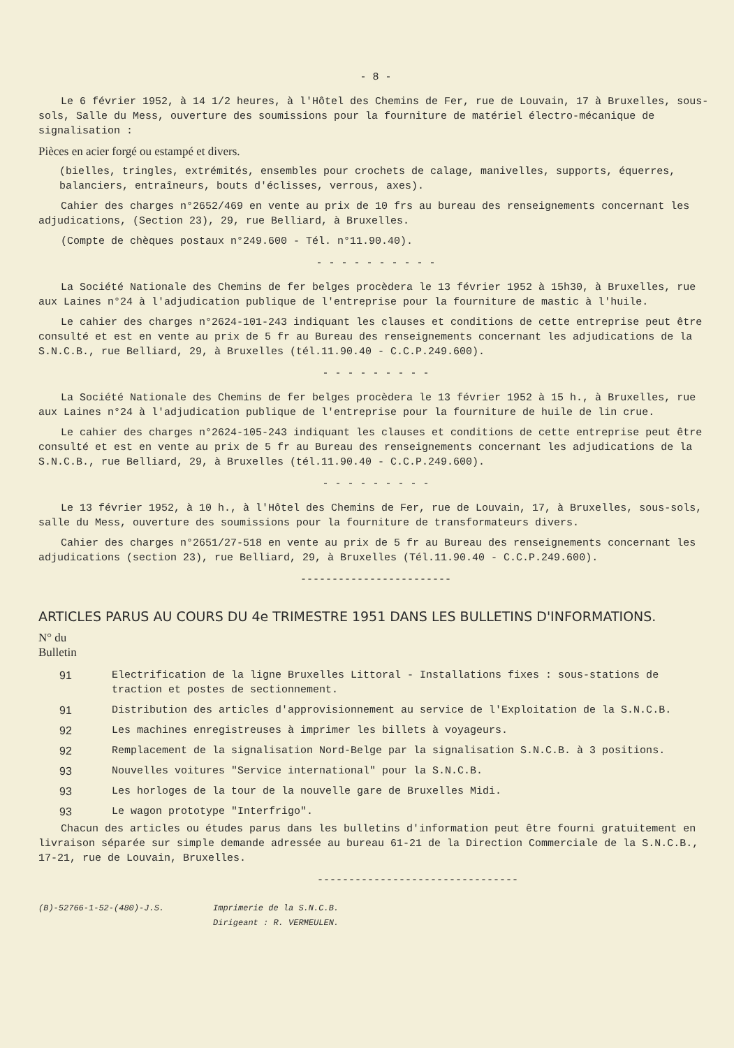- 8 -
Le 6 février 1952, à 14 1/2 heures, à l'Hôtel des Chemins de Fer, rue de Louvain, 17 à Bruxelles, sous-sols, Salle du Mess, ouverture des soumissions pour la fourniture de matériel électro-mécanique de signalisation :
Pièces en acier forgé ou estampé et divers.
(bielles, tringles, extrémités, ensembles pour crochets de calage, manivelles, supports, équerres, balanciers, entraîneurs, bouts d'éclisses, verrous, axes).
Cahier des charges n°2652/469 en vente au prix de 10 frs au bureau des renseignements concernant les adjudications, (Section 23), 29, rue Belliard, à Bruxelles.
(Compte de chèques postaux n°249.600 - Tél. n°11.90.40).
- - - - - - - - - -
La Société Nationale des Chemins de fer belges procèdera le 13 février 1952 à 15h30, à Bruxelles, rue aux Laines n°24 à l'adjudication publique de l'entreprise pour la fourniture de mastic à l'huile.
Le cahier des charges n°2624-101-243 indiquant les clauses et conditions de cette entreprise peut être consulté et est en vente au prix de 5 fr au Bureau des renseignements concernant les adjudications de la S.N.C.B., rue Belliard, 29, à Bruxelles (tél.11.90.40 - C.C.P.249.600).
- - - - - - - - -
La Société Nationale des Chemins de fer belges procèdera le 13 février 1952 à 15 h., à Bruxelles, rue aux Laines n°24 à l'adjudication publique de l'entreprise pour la fourniture de huile de lin crue.
Le cahier des charges n°2624-105-243 indiquant les clauses et conditions de cette entreprise peut être consulté et est en vente au prix de 5 fr au Bureau des renseignements concernant les adjudications de la S.N.C.B., rue Belliard, 29, à Bruxelles (tél.11.90.40 - C.C.P.249.600).
- - - - - - - - -
Le 13 février 1952, à 10 h., à l'Hôtel des Chemins de Fer, rue de Louvain, 17, à Bruxelles, sous-sols, salle du Mess, ouverture des soumissions pour la fourniture de transformateurs divers.
Cahier des charges n°2651/27-518 en vente au prix de 5 fr au Bureau des renseignements concernant les adjudications (section 23), rue Belliard, 29, à Bruxelles (Tél.11.90.40 - C.C.P.249.600).
------------------------
ARTICLES PARUS AU COURS DU 4e TRIMESTRE 1951 DANS LES BULLETINS D'INFORMATIONS.
N° du
Bulletin
| 91 | Electrification de la ligne Bruxelles Littoral - Installations fixes : sous-stations de traction et postes de sectionnement. |
| 91 | Distribution des articles d'approvisionnement au service de l'Exploitation de la S.N.C.B. |
| 92 | Les machines enregistreuses à imprimer les billets à voyageurs. |
| 92 | Remplacement de la signalisation Nord-Belge par la signalisation S.N.C.B. à 3 positions. |
| 93 | Nouvelles voitures "Service international" pour la S.N.C.B. |
| 93 | Les horloges de la tour de la nouvelle gare de Bruxelles Midi. |
| 93 | Le wagon prototype "Interfrigo". |
Chacun des articles ou études parus dans les bulletins d'information peut être fourni gratuitement en livraison séparée sur simple demande adressée au bureau 61-21 de la Direction Commerciale de la S.N.C.B., 17-21, rue de Louvain, Bruxelles.
--------------------------------
(B)-52766-1-52-(480)-J.S. Imprimerie de la S.N.C.B.
Dirigeant : R. VERMEULEN.